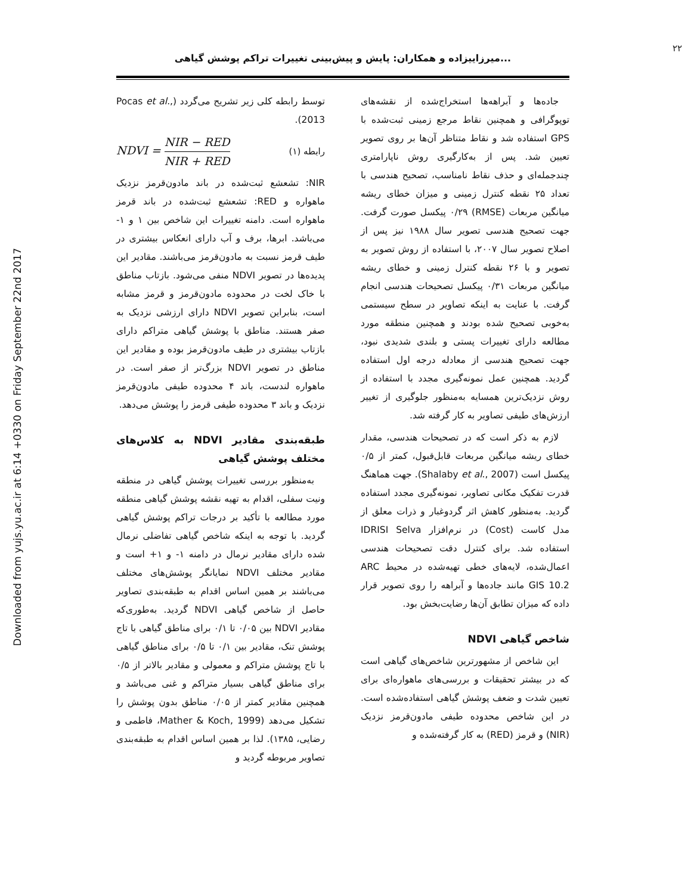Downloaded from yujs.yu.ac.ir at 6:14 +0330 on Friday September 22nd 2017
۲۲
میرزاییزاده و همکاران: پایش و پیش‌بینی تغییرات تراکم پوشش گیاهی...
جاده‌ها و آبراهه‌ها استخراج‌شده از نقشه‌های توپوگرافی و همچنین نقاط مرجع زمینی ثبت‌شده با GPS استفاده شد و نقاط متناظر آن‌ها بر روی تصویر تعیین شد. پس از به‌کارگیری روش ناپارامتری چندجمله‌ای و حذف نقاط نامناسب، تصحیح هندسی با تعداد ۲۵ نقطه کنترل زمینی و میزان خطای ریشه میانگین مربعات (RMSE) ۰/۲۹ پیکسل صورت گرفت. جهت تصحیح هندسی تصویر سال ۱۹۸۸ نیز پس از اصلاح تصویر سال ۲۰۰۷، با استفاده از روش تصویر به تصویر و با ۲۶ نقطه کنترل زمینی و خطای ریشه میانگین مربعات ۰/۳۱ پیکسل تصحیحات هندسی انجام گرفت. با عنایت به اینکه تصاویر در سطح سیستمی به‌خوبی تصحیح شده بودند و همچنین منطقه مورد مطالعه دارای تغییرات پستی و بلندی شدیدی نبود، جهت تصحیح هندسی از معادله درجه اول استفاده گردید. همچنین عمل نمونه‌گیری مجدد با استفاده از روش نزدیک‌ترین همسایه به‌منظور جلوگیری از تغییر ارزش‌های طیفی تصاویر به کار گرفته شد.
لازم به ذکر است که در تصحیحات هندسی، مقدار خطای ریشه میانگین مربعات قابل‌قبول، کمتر از ۰/۵ پیکسل است (Shalaby et al., 2007). جهت هماهنگ قدرت تفکیک مکانی تصاویر، نمونه‌گیری مجدد استفاده گردید. به‌منظور کاهش اثر گردوغبار و ذرات معلق از مدل کاست (Cost) در نرم‌افزار IDRISI Selva استفاده شد. برای کنترل دقت تصحیحات هندسی اعمال‌شده، لایه‌های خطی تهیه‌شده در محیط ARC GIS 10.2 مانند جاده‌ها و آبراهه را روی تصویر قرار داده که میزان تطابق آن‌ها رضایت‌بخش بود.
شاخص گیاهی NDVI
این شاخص از مشهورترین شاخص‌های گیاهی است که در بیشتر تحقیقات و بررسی‌های ماهواره‌ای برای تعیین شدت و ضعف پوشش گیاهی استفاده‌شده است. در این شاخص محدوده طیفی مادون‌قرمز نزدیک (NIR) و قرمز (RED) به کار گرفته‌شده و
توسط رابطه کلی زیر تشریح می‌گردد (Pocas et al., 2013).
NDVI = NIR − RED NIR + RED رابطه (۱)
NIR: تشعشع ثبت‌شده در باند مادون‌قرمز نزدیک ماهواره و RED: تشعشع ثبت‌شده در باند قرمز ماهواره است. دامنه تغییرات این شاخص بین ۱ و ۱- می‌باشد. ابرها، برف و آب دارای انعکاس بیشتری در طیف قرمز نسبت به مادون‌قرمز می‌باشند. مقادیر این پدیده‌ها در تصویر NDVI منفی می‌شود. بازتاب مناطق با خاک لخت در محدوده مادون‌قرمز و قرمز مشابه است، بنابراین تصویر NDVI دارای ارزشی نزدیک به صفر هستند. مناطق با پوشش گیاهی متراکم دارای بازتاب بیشتری در طیف مادون‌قرمز بوده و مقادیر این مناطق در تصویر NDVI بزرگ‌تر از صفر است. در ماهواره لندست، باند ۴ محدوده طیفی مادون‌قرمز نزدیک و باند ۳ محدوده طیفی قرمز را پوشش می‌دهد.
طبقه‌بندی مقادیر NDVI به کلاس‌های مختلف پوشش گیاهی
به‌منظور بررسی تغییرات پوشش گیاهی در منطقه ونیت سفلی، اقدام به تهیه نقشه پوشش گیاهی منطقه مورد مطالعه با تأکید بر درجات تراکم پوشش گیاهی گردید. با توجه به اینکه شاخص گیاهی تفاضلی نرمال شده دارای مقادیر نرمال در دامنه ۱- و ۱+ است و مقادیر مختلف NDVI نمایانگر پوشش‌های مختلف می‌باشند بر همین اساس اقدام به طبقه‌بندی تصاویر حاصل از شاخص گیاهی NDVI گردید. به‌طوری‌که مقادیر NDVI بین ۰/۰۵ تا ۰/۱ برای مناطق گیاهی با تاج پوشش تنک، مقادیر بین ۰/۱ تا ۰/۵ برای مناطق گیاهی با تاج پوشش متراکم و معمولی و مقادیر بالاتر از ۰/۵ برای مناطق گیاهی بسیار متراکم و غنی می‌باشد و همچنین مقادیر کمتر از ۰/۰۵ مناطق بدون پوشش را تشکیل می‌دهد (Mather & Koch, 1999، فاطمی و رضایی، ۱۳۸۵). لذا بر همین اساس اقدام به طبقه‌بندی تصاویر مربوطه گردید و